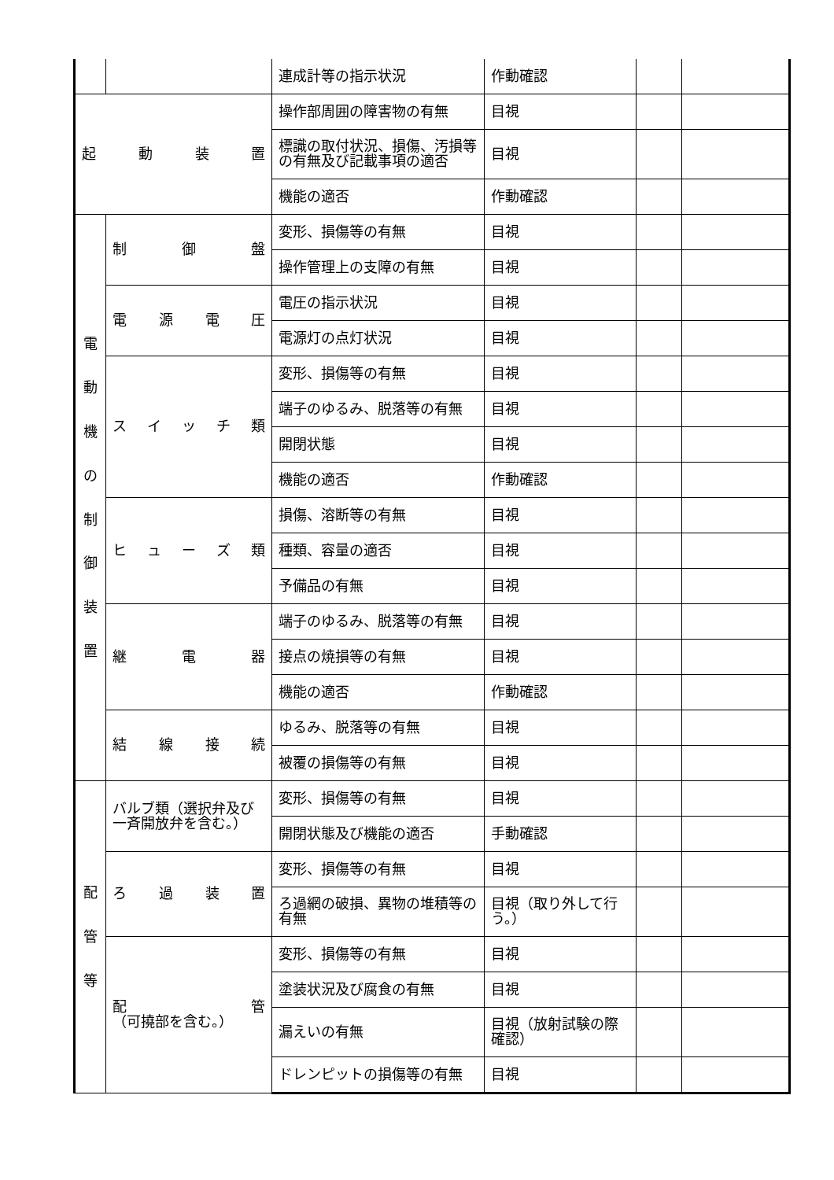| | | 連成計等の指示状況 | 作動確認 | | |
| 起 動 装 置 | | 操作部周囲の障害物の有無 | 目視 | | |
| | | 標識の取付状況、損傷、汚損等の有無及び記載事項の適否 | 目視 | | |
| | | 機能の適否 | 作動確認 | | |
| 電 動 機 の 制 御 装 置 | 制 御 盤 | 変形、損傷等の有無 | 目視 | | |
| | | 操作管理上の支障の有無 | 目視 | | |
| | 電 源 電 圧 | 電圧の指示状況 | 目視 | | |
| | | 電源灯の点灯状況 | 目視 | | |
| | ス イ ッ チ 類 | 変形、損傷等の有無 | 目視 | | |
| | | 端子のゆるみ、脱落等の有無 | 目視 | | |
| | | 開閉状態 | 目視 | | |
| | | 機能の適否 | 作動確認 | | |
| | ヒ ュ ー ズ 類 | 損傷、溶断等の有無 | 目視 | | |
| | | 種類、容量の適否 | 目視 | | |
| | | 予備品の有無 | 目視 | | |
| | 継 電 器 | 端子のゆるみ、脱落等の有無 | 目視 | | |
| | | 接点の焼損等の有無 | 目視 | | |
| | | 機能の適否 | 作動確認 | | |
| | 結 線 接 続 | ゆるみ、脱落等の有無 | 目視 | | |
| | | 被覆の損傷等の有無 | 目視 | | |
| 配 管 等 | バルブ類（選択弁及び一斉開放弁を含む。） | 変形、損傷等の有無 | 目視 | | |
| | | 開閉状態及び機能の適否 | 手動確認 | | |
| | ろ 過 装 置 | 変形、損傷等の有無 | 目視 | | |
| | | ろ過網の破損、異物の堆積等の有無 | 目視（取り外して行う。） | | |
| | 配 管 （可撓部を含む。） | 変形、損傷等の有無 | 目視 | | |
| | | 塗装状況及び腐食の有無 | 目視 | | |
| | | 漏えいの有無 | 目視（放射試験の際確認） | | |
| | | ドレンピットの損傷等の有無 | 目視 | | |